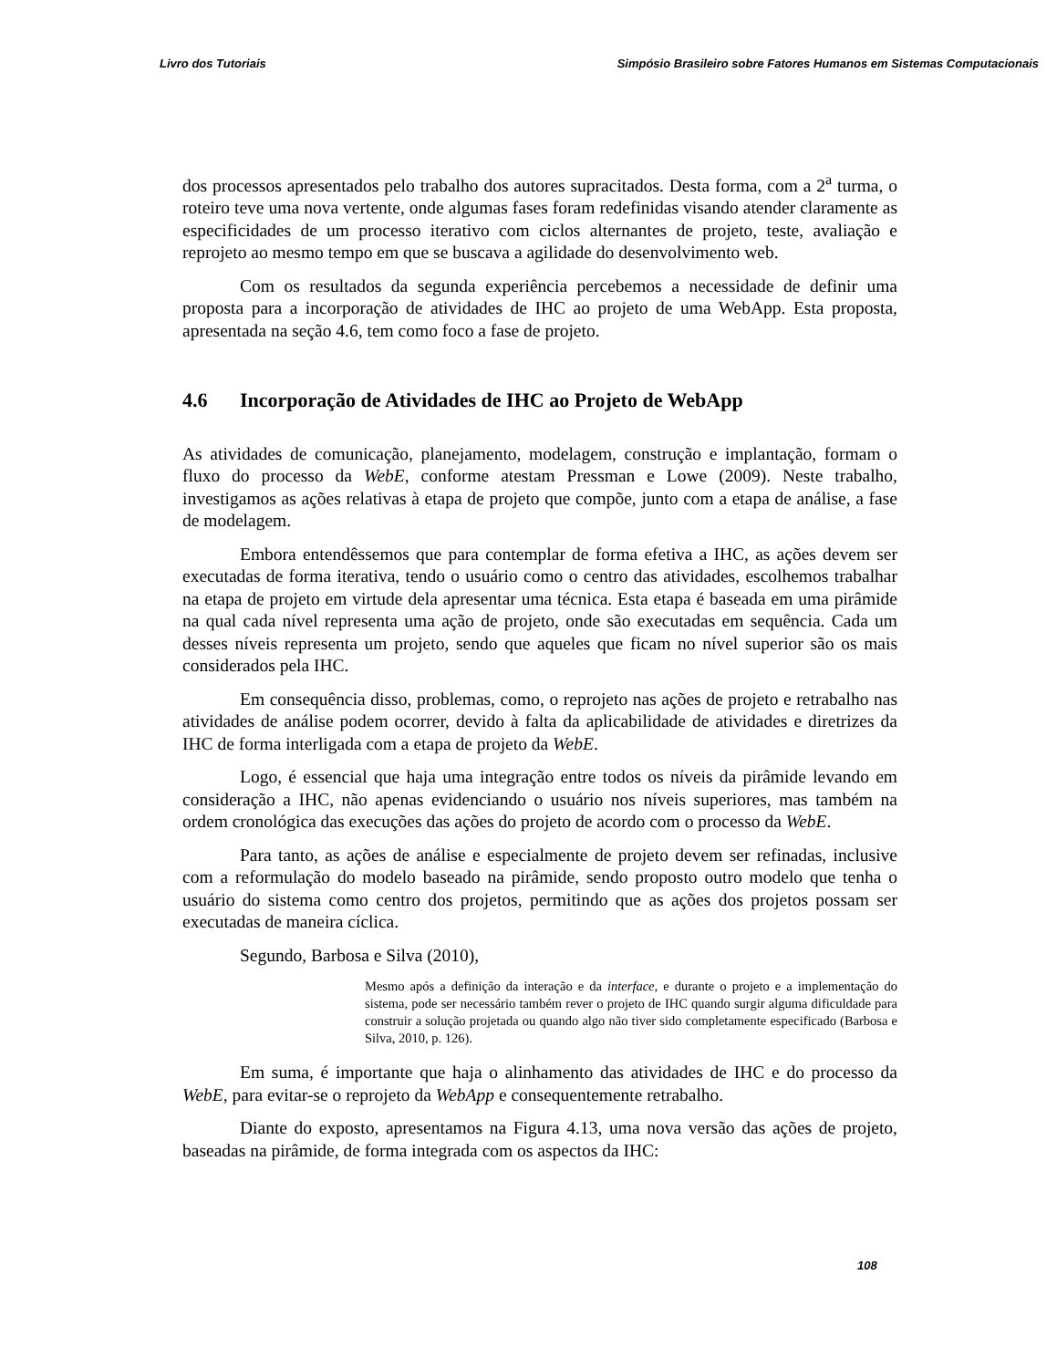Livro dos Tutoriais Simpósio Brasileiro sobre Fatores Humanos em Sistemas Computacionais
dos processos apresentados pelo trabalho dos autores supracitados. Desta forma, com a 2<sup>a</sup> turma, o roteiro teve uma nova vertente, onde algumas fases foram redefinidas visando atender claramente as especificidades de um processo iterativo com ciclos alternantes de projeto, teste, avaliação e reprojeto ao mesmo tempo em que se buscava a agilidade do desenvolvimento web.
Com os resultados da segunda experiência percebemos a necessidade de definir uma proposta para a incorporação de atividades de IHC ao projeto de uma WebApp. Esta proposta, apresentada na seção 4.6, tem como foco a fase de projeto.
4.6 Incorporação de Atividades de IHC ao Projeto de WebApp
As atividades de comunicação, planejamento, modelagem, construção e implantação, formam o fluxo do processo da WebE, conforme atestam Pressman e Lowe (2009). Neste trabalho, investigamos as ações relativas à etapa de projeto que compõe, junto com a etapa de análise, a fase de modelagem.
Embora entendêssemos que para contemplar de forma efetiva a IHC, as ações devem ser executadas de forma iterativa, tendo o usuário como o centro das atividades, escolhemos trabalhar na etapa de projeto em virtude dela apresentar uma técnica. Esta etapa é baseada em uma pirâmide na qual cada nível representa uma ação de projeto, onde são executadas em sequência. Cada um desses níveis representa um projeto, sendo que aqueles que ficam no nível superior são os mais considerados pela IHC.
Em consequência disso, problemas, como, o reprojeto nas ações de projeto e retrabalho nas atividades de análise podem ocorrer, devido à falta da aplicabilidade de atividades e diretrizes da IHC de forma interligada com a etapa de projeto da WebE.
Logo, é essencial que haja uma integração entre todos os níveis da pirâmide levando em consideração a IHC, não apenas evidenciando o usuário nos níveis superiores, mas também na ordem cronológica das execuções das ações do projeto de acordo com o processo da WebE.
Para tanto, as ações de análise e especialmente de projeto devem ser refinadas, inclusive com a reformulação do modelo baseado na pirâmide, sendo proposto outro modelo que tenha o usuário do sistema como centro dos projetos, permitindo que as ações dos projetos possam ser executadas de maneira cíclica.
Segundo, Barbosa e Silva (2010),
Mesmo após a definição da interação e da interface, e durante o projeto e a implementação do sistema, pode ser necessário também rever o projeto de IHC quando surgir alguma dificuldade para construir a solução projetada ou quando algo não tiver sido completamente especificado (Barbosa e Silva, 2010, p. 126).
Em suma, é importante que haja o alinhamento das atividades de IHC e do processo da WebE, para evitar-se o reprojeto da WebApp e consequentemente retrabalho.
Diante do exposto, apresentamos na Figura 4.13, uma nova versão das ações de projeto, baseadas na pirâmide, de forma integrada com os aspectos da IHC:
108